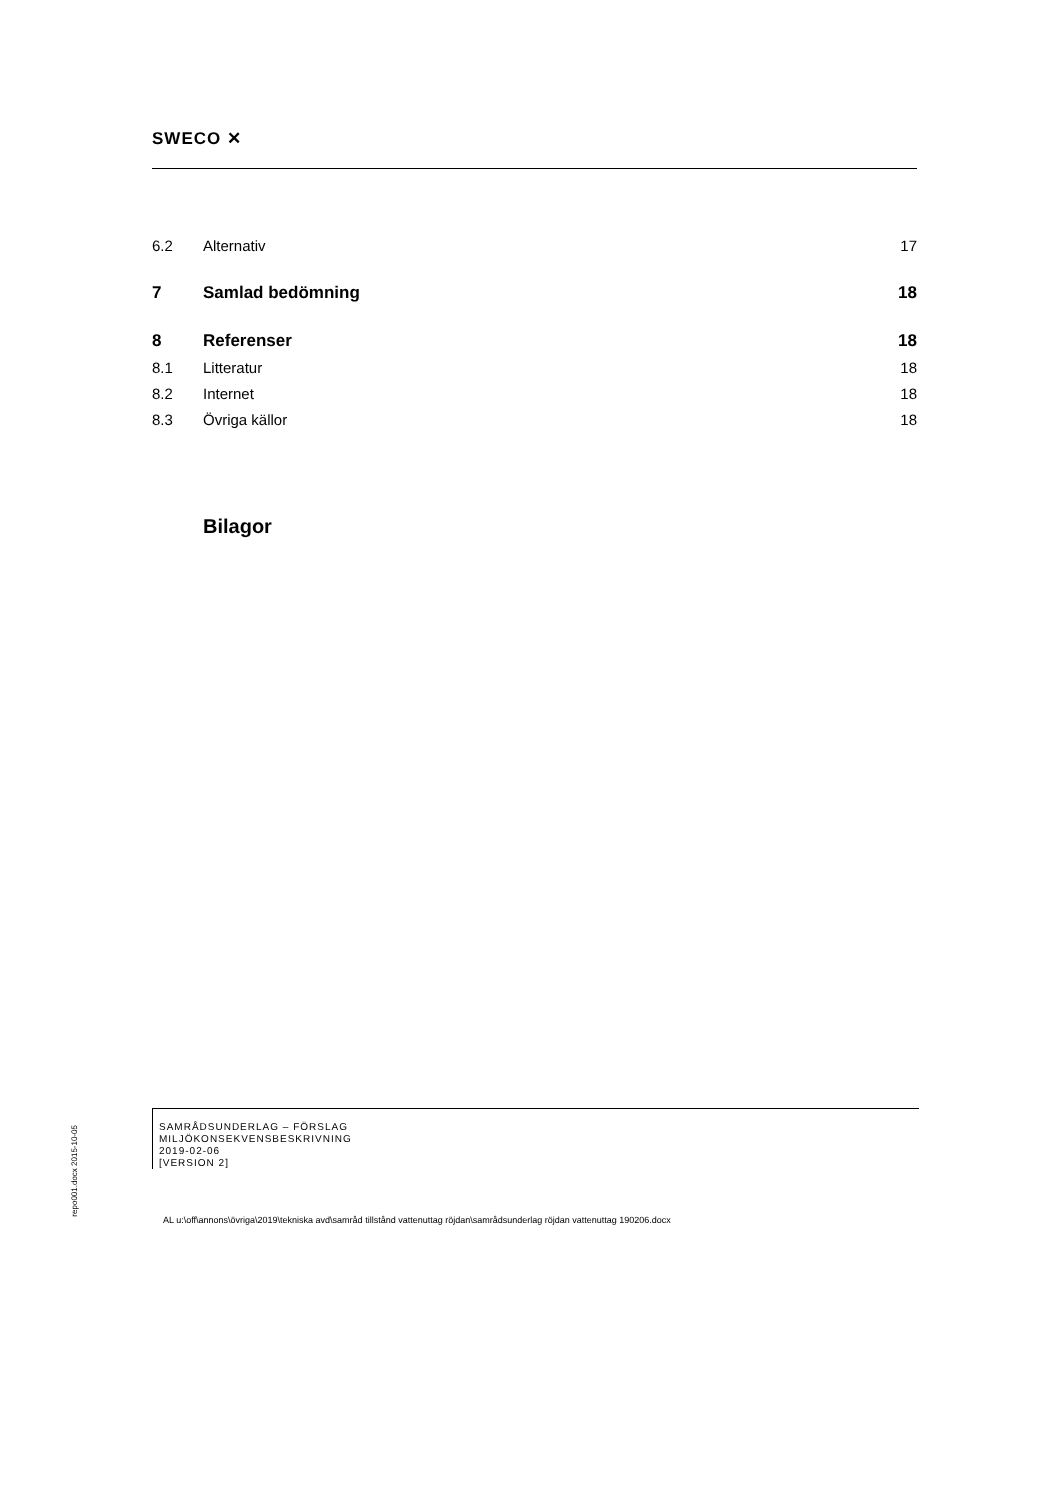SWECO ✕
6.2 Alternativ 17
7 Samlad bedömning 18
8 Referenser 18
8.1 Litteratur 18
8.2 Internet 18
8.3 Övriga källor 18
Bilagor
repo001.docx 2015-10-05
SAMRÅDSUNDERLAG – FÖRSLAG
MILJÖKONSEKVENSBESKRIVNING
2019-02-06
[VERSION 2]
AL u:\off\annons\övriga\2019\tekniska avd\samråd tillstånd vattenuttag röjdan\samrådsunderlag röjdan vattenuttag 190206.docx